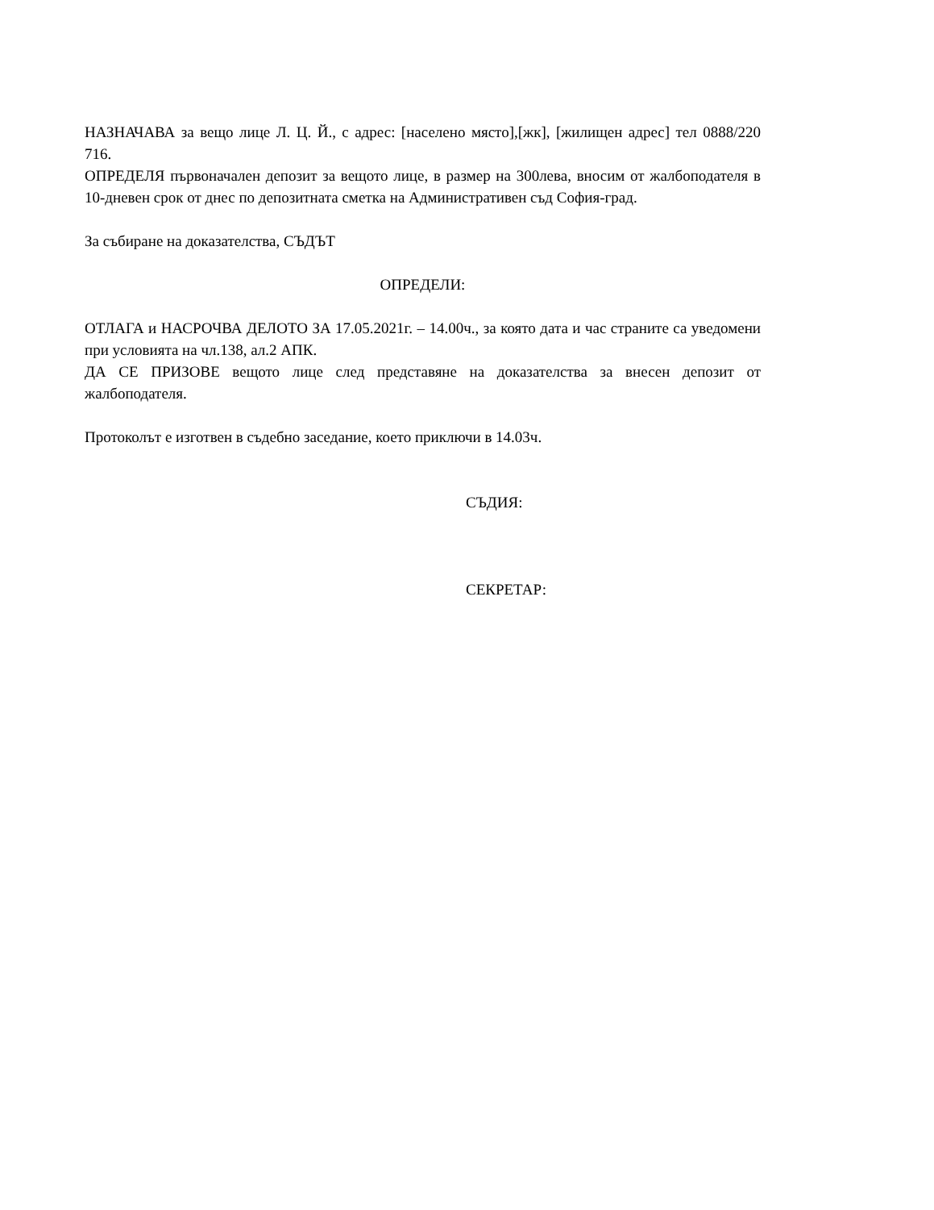НАЗНАЧАВА за вещо лице Л. Ц. Й., с адрес: [населено място],[жк], [жилищен адрес] тел 0888/220 716.
ОПРЕДЕЛЯ първоначален депозит за вещото лице, в размер на 300лева, вносим от жалбоподателя в 10-дневен срок от днес по депозитната сметка на Административен съд София-град.
За събиране на доказателства, СЪДЪТ
ОПРЕДЕЛИ:
ОТЛАГА и НАСРОЧВА ДЕЛОТО ЗА 17.05.2021г. – 14.00ч., за която дата и час страните са уведомени при условията на чл.138, ал.2 АПК.
ДА СЕ ПРИЗОВЕ вещото лице след представяне на доказателства за внесен депозит от жалбоподателя.
Протоколът е изготвен в съдебно заседание, което приключи в 14.03ч.
СЪДИЯ:
СЕКРЕТАР: